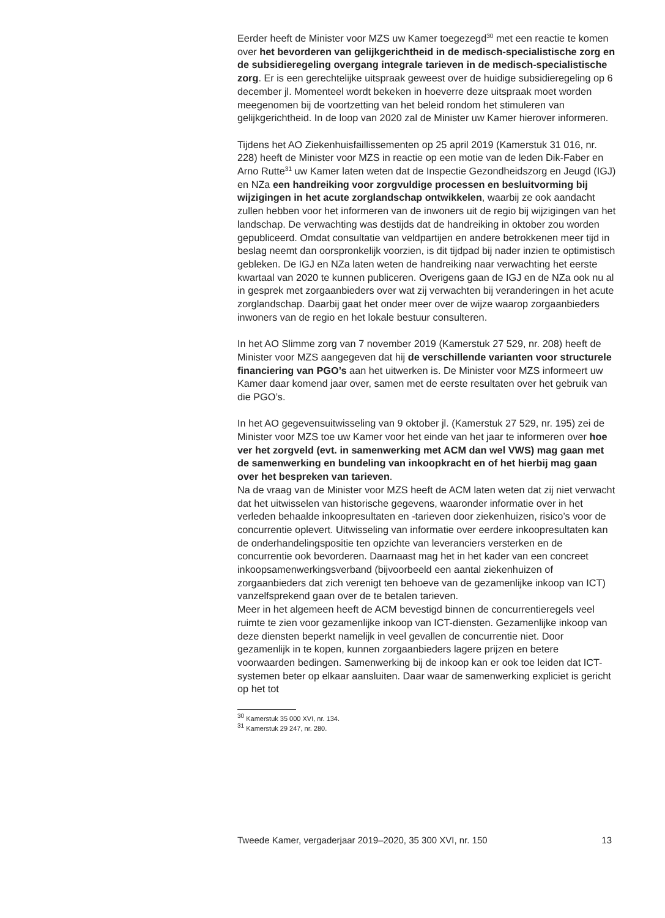Eerder heeft de Minister voor MZS uw Kamer toegezegd<sup>30</sup> met een reactie te komen over het bevorderen van gelijkgerichtheid in de medisch-specialistische zorg en de subsidieregeling overgang integrale tarieven in de medisch-specialistische zorg. Er is een gerechtelijke uitspraak geweest over de huidige subsidieregeling op 6 december jl. Momenteel wordt bekeken in hoeverre deze uitspraak moet worden meegenomen bij de voortzetting van het beleid rondom het stimuleren van gelijkgerichtheid. In de loop van 2020 zal de Minister uw Kamer hierover informeren.
Tijdens het AO Ziekenhuisfaillissementen op 25 april 2019 (Kamerstuk 31 016, nr. 228) heeft de Minister voor MZS in reactie op een motie van de leden Dik-Faber en Arno Rutte<sup>31</sup> uw Kamer laten weten dat de Inspectie Gezondheidszorg en Jeugd (IGJ) en NZa een handreiking voor zorgvuldige processen en besluitvorming bij wijzigingen in het acute zorglandschap ontwikkelen, waarbij ze ook aandacht zullen hebben voor het informeren van de inwoners uit de regio bij wijzigingen van het landschap. De verwachting was destijds dat de handreiking in oktober zou worden gepubliceerd. Omdat consultatie van veldpartijen en andere betrokkenen meer tijd in beslag neemt dan oorspronkelijk voorzien, is dit tijdpad bij nader inzien te optimistisch gebleken. De IGJ en NZa laten weten de handreiking naar verwachting het eerste kwartaal van 2020 te kunnen publiceren. Overigens gaan de IGJ en de NZa ook nu al in gesprek met zorgaanbieders over wat zij verwachten bij veranderingen in het acute zorglandschap. Daarbij gaat het onder meer over de wijze waarop zorgaanbieders inwoners van de regio en het lokale bestuur consulteren.
In het AO Slimme zorg van 7 november 2019 (Kamerstuk 27 529, nr. 208) heeft de Minister voor MZS aangegeven dat hij de verschillende varianten voor structurele financiering van PGO’s aan het uitwerken is. De Minister voor MZS informeert uw Kamer daar komend jaar over, samen met de eerste resultaten over het gebruik van die PGO’s.
In het AO gegevensuitwisseling van 9 oktober jl. (Kamerstuk 27 529, nr. 195) zei de Minister voor MZS toe uw Kamer voor het einde van het jaar te informeren over hoe ver het zorgveld (evt. in samenwerking met ACM dan wel VWS) mag gaan met de samenwerking en bundeling van inkoopkracht en of het hierbij mag gaan over het bespreken van tarieven.
Na de vraag van de Minister voor MZS heeft de ACM laten weten dat zij niet verwacht dat het uitwisselen van historische gegevens, waaronder informatie over in het verleden behaalde inkoopresultaten en -tarieven door ziekenhuizen, risico’s voor de concurrentie oplevert. Uitwisseling van informatie over eerdere inkoopresultaten kan de onderhandelingspositie ten opzichte van leveranciers versterken en de concurrentie ook bevorderen. Daarnaast mag het in het kader van een concreet inkoopsamenwerkingsverband (bijvoorbeeld een aantal ziekenhuizen of zorgaanbieders dat zich verenigt ten behoeve van de gezamenlijke inkoop van ICT) vanzelfsprekend gaan over de te betalen tarieven.
Meer in het algemeen heeft de ACM bevestigd binnen de concurrentieregels veel ruimte te zien voor gezamenlijke inkoop van ICT-diensten. Gezamenlijke inkoop van deze diensten beperkt namelijk in veel gevallen de concurrentie niet. Door gezamenlijk in te kopen, kunnen zorgaanbieders lagere prijzen en betere voorwaarden bedingen. Samenwerking bij de inkoop kan er ook toe leiden dat ICT-systemen beter op elkaar aansluiten. Daar waar de samenwerking expliciet is gericht op het tot
<sup>30</sup> Kamerstuk 35 000 XVI, nr. 134.
<sup>31</sup> Kamerstuk 29 247, nr. 280.
Tweede Kamer, vergaderjaar 2019–2020, 35 300 XVI, nr. 150 13